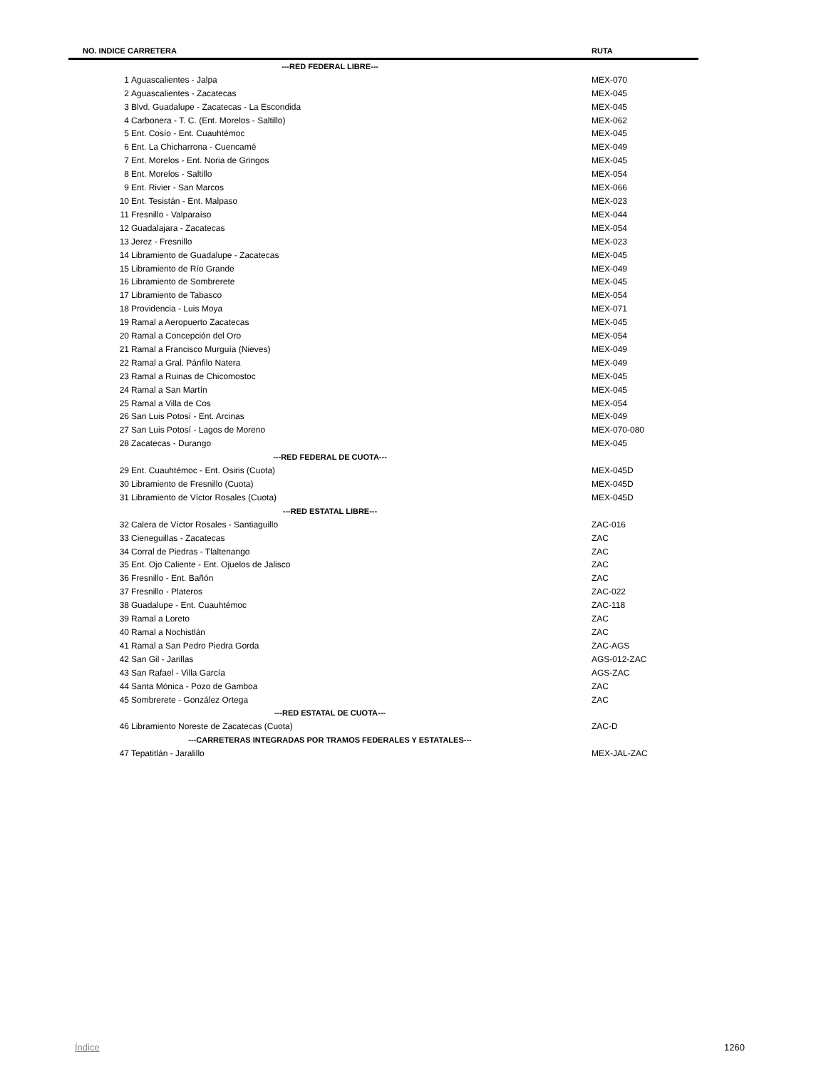| NO. INDICE CARRETERA | | RUTA |
| --- | --- | --- |
| ---RED FEDERAL LIBRE--- | | |
| 1 | Aguascalientes - Jalpa | MEX-070 |
| 2 | Aguascalientes - Zacatecas | MEX-045 |
| 3 | Blvd. Guadalupe - Zacatecas - La Escondida | MEX-045 |
| 4 | Carbonera - T. C. (Ent. Morelos - Saltillo) | MEX-062 |
| 5 | Ent. Cosío - Ent. Cuauhtémoc | MEX-045 |
| 6 | Ent. La Chicharrona - Cuencamé | MEX-049 |
| 7 | Ent. Morelos - Ent. Noria de Gringos | MEX-045 |
| 8 | Ent. Morelos - Saltillo | MEX-054 |
| 9 | Ent. Rivier - San Marcos | MEX-066 |
| 10 | Ent. Tesistán - Ent. Malpaso | MEX-023 |
| 11 | Fresnillo - Valparaíso | MEX-044 |
| 12 | Guadalajara - Zacatecas | MEX-054 |
| 13 | Jerez - Fresnillo | MEX-023 |
| 14 | Libramiento de Guadalupe - Zacatecas | MEX-045 |
| 15 | Libramiento de Río Grande | MEX-049 |
| 16 | Libramiento de Sombrerete | MEX-045 |
| 17 | Libramiento de Tabasco | MEX-054 |
| 18 | Providencia - Luis Moya | MEX-071 |
| 19 | Ramal a Aeropuerto Zacatecas | MEX-045 |
| 20 | Ramal a Concepción del Oro | MEX-054 |
| 21 | Ramal a Francisco Murguía (Nieves) | MEX-049 |
| 22 | Ramal a Gral. Pánfilo Natera | MEX-049 |
| 23 | Ramal a Ruinas de Chicomostoc | MEX-045 |
| 24 | Ramal a San Martín | MEX-045 |
| 25 | Ramal a Villa de Cos | MEX-054 |
| 26 | San Luis Potosí - Ent. Arcinas | MEX-049 |
| 27 | San Luis Potosí - Lagos de Moreno | MEX-070-080 |
| 28 | Zacatecas - Durango | MEX-045 |
| ---RED FEDERAL DE CUOTA--- | | |
| 29 | Ent. Cuauhtémoc - Ent. Osiris (Cuota) | MEX-045D |
| 30 | Libramiento de Fresnillo (Cuota) | MEX-045D |
| 31 | Libramiento de Víctor Rosales (Cuota) | MEX-045D |
| ---RED ESTATAL LIBRE--- | | |
| 32 | Calera de Víctor Rosales - Santiaguillo | ZAC-016 |
| 33 | Cieneguillas - Zacatecas | ZAC |
| 34 | Corral de Piedras - Tlaltenango | ZAC |
| 35 | Ent. Ojo Caliente - Ent. Ojuelos de Jalisco | ZAC |
| 36 | Fresnillo - Ent. Bañón | ZAC |
| 37 | Fresnillo - Plateros | ZAC-022 |
| 38 | Guadalupe - Ent. Cuauhtémoc | ZAC-118 |
| 39 | Ramal a Loreto | ZAC |
| 40 | Ramal a Nochistlán | ZAC |
| 41 | Ramal a San Pedro Piedra Gorda | ZAC-AGS |
| 42 | San Gil - Jarillas | AGS-012-ZAC |
| 43 | San Rafael - Villa García | AGS-ZAC |
| 44 | Santa Mónica - Pozo de Gamboa | ZAC |
| 45 | Sombrerete - González Ortega | ZAC |
| ---RED ESTATAL DE CUOTA--- | | |
| 46 | Libramiento Noreste de Zacatecas (Cuota) | ZAC-D |
| ---CARRETERAS INTEGRADAS POR TRAMOS FEDERALES Y ESTATALES--- | | |
| 47 | Tepatitlán - Jaralillo | MEX-JAL-ZAC |
Índice 1260